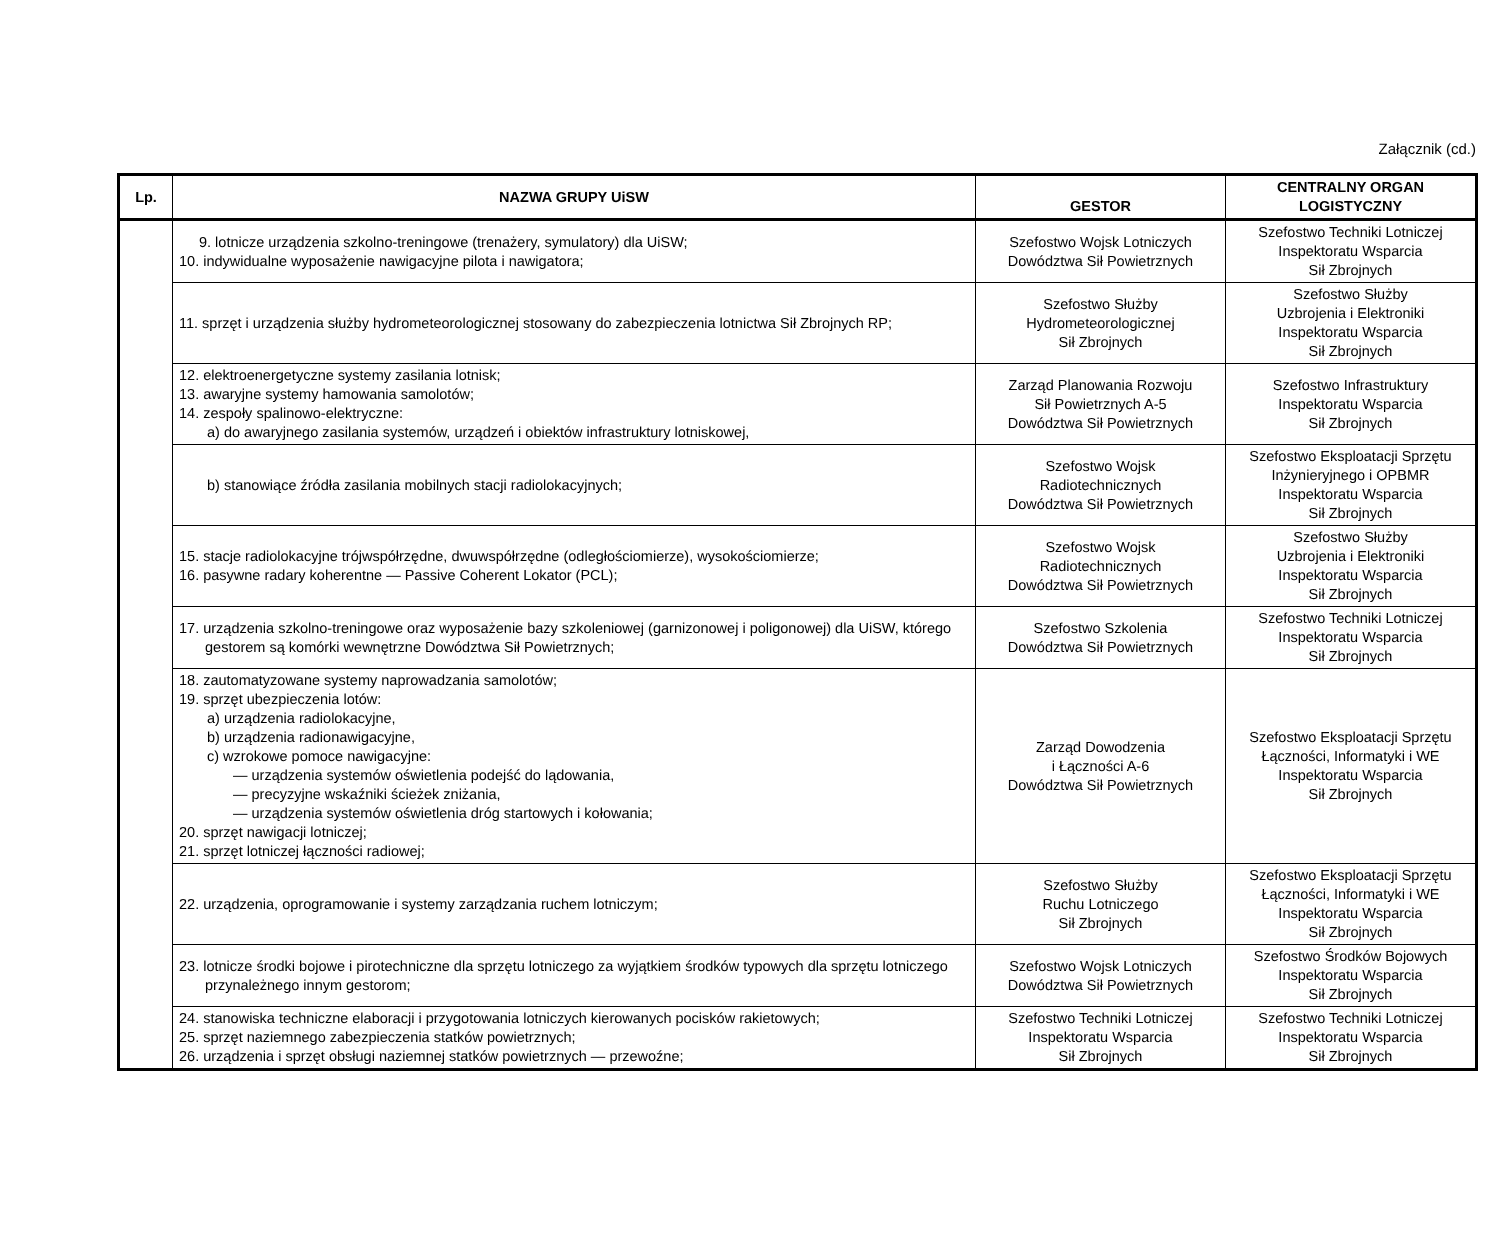Załącznik (cd.)
| Lp. | NAZWA GRUPY UiSW | GESTOR | CENTRALNY ORGAN LOGISTYCZNY |
| --- | --- | --- | --- |
| | 9. lotnicze urządzenia szkolno-treningowe (trenażery, symulatory) dla UiSW; 10. indywidualne wyposażenie nawigacyjne pilota i nawigatora; | Szefostwo Wojsk Lotniczych Dowództwa Sił Powietrznych | Szefostwo Techniki Lotniczej Inspektoratu Wsparcia Sił Zbrojnych |
| | 11. sprzęt i urządzenia służby hydrometeorologicznej stosowany do zabezpieczenia lotnictwa Sił Zbrojnych RP; | Szefostwo Służby Hydrometeorologicznej Sił Zbrojnych | Szefostwo Służby Uzbrojenia i Elektroniki Inspektoratu Wsparcia Sił Zbrojnych |
| | 12. elektroenergetyczne systemy zasilania lotnisk; 13. awaryjne systemy hamowania samolotów; 14. zespoły spalinowo-elektryczne: a) do awaryjnego zasilania systemów, urządzeń i obiektów infrastruktury lotniskowej, | Zarząd Planowania Rozwoju Sił Powietrznych A-5 Dowództwa Sił Powietrznych | Szefostwo Infrastruktury Inspektoratu Wsparcia Sił Zbrojnych |
| | b) stanowiące źródła zasilania mobilnych stacji radiolokacyjnych; | Szefostwo Wojsk Radiotechnicznych Dowództwa Sił Powietrznych | Szefostwo Eksploatacji Sprzętu Inżynieryjnego i OPBMR Inspektoratu Wsparcia Sił Zbrojnych |
| | 15. stacje radiolokacyjne trójwspółrzędne, dwuwspółrzędne (odległościomierze), wysokościomierze; 16. pasywne radary koherentne — Passive Coherent Lokator (PCL); | Szefostwo Wojsk Radiotechnicznych Dowództwa Sił Powietrznych | Szefostwo Służby Uzbrojenia i Elektroniki Inspektoratu Wsparcia Sił Zbrojnych |
| | 17. urządzenia szkolno-treningowe oraz wyposażenie bazy szkoleniowej (garnizonowej i poligonowej) dla UiSW, którego gestorem są komórki wewnętrzne Dowództwa Sił Powietrznych; | Szefostwo Szkolenia Dowództwa Sił Powietrznych | Szefostwo Techniki Lotniczej Inspektoratu Wsparcia Sił Zbrojnych |
| | 18. zautomatyzowane systemy naprowadzania samolotów; 19. sprzęt ubezpieczenia lotów: a) urządzenia radiolokacyjne, b) urządzenia radionawigacyjne, c) wzrokowe pomoce nawigacyjne: — urządzenia systemów oświetlenia podejść do lądowania, — precyzyjne wskaźniki ścieżek zniżania, — urządzenia systemów oświetlenia dróg startowych i kołowania; 20. sprzęt nawigacji lotniczej; 21. sprzęt lotniczej łączności radiowej; | Zarząd Dowodzenia i Łączności A-6 Dowództwa Sił Powietrznych | Szefostwo Eksploatacji Sprzętu Łączności, Informatyki i WE Inspektoratu Wsparcia Sił Zbrojnych |
| | 22. urządzenia, oprogramowanie i systemy zarządzania ruchem lotniczym; | Szefostwo Służby Ruchu Lotniczego Sił Zbrojnych | Szefostwo Eksploatacji Sprzętu Łączności, Informatyki i WE Inspektoratu Wsparcia Sił Zbrojnych |
| | 23. lotnicze środki bojowe i pirotechniczne dla sprzętu lotniczego za wyjątkiem środków typowych dla sprzętu lotniczego przynależnego innym gestorom; | Szefostwo Wojsk Lotniczych Dowództwa Sił Powietrznych | Szefostwo Środków Bojowych Inspektoratu Wsparcia Sił Zbrojnych |
| | 24. stanowiska techniczne elaboracji i przygotowania lotniczych kierowanych pocisków rakietowych; 25. sprzęt naziemnego zabezpieczenia statków powietrznych; 26. urządzenia i sprzęt obsługi naziemnej statków powietrznych — przewoźne; | Szefostwo Techniki Lotniczej Inspektoratu Wsparcia Sił Zbrojnych | Szefostwo Techniki Lotniczej Inspektoratu Wsparcia Sił Zbrojnych |